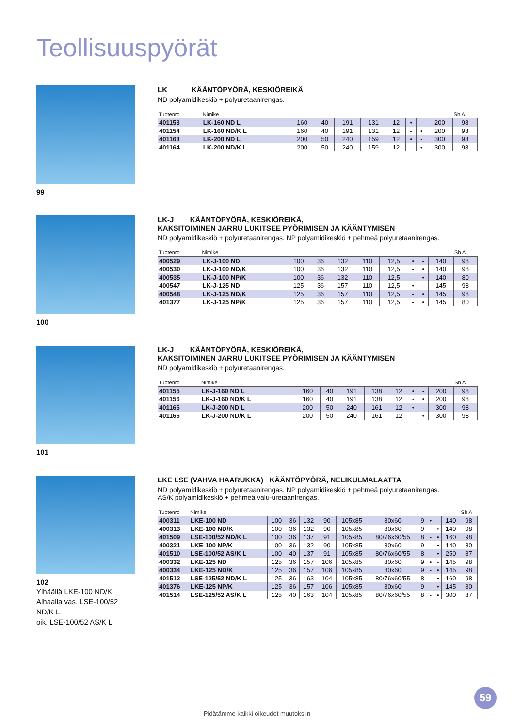Teollisuuspyörät
99
LK KÄÄNTÖPYÖRÄ, KESKIÖREIKÄ
ND polyamidikeskiö + polyuretaanirengas.
| Tuotenro | Nimike | | | | | | | | | Sh A |
| --- | --- | --- | --- | --- | --- | --- | --- | --- | --- | --- |
| 401153 | LK-160 ND L | 160 | 40 | 191 | 131 | 12 | • | - | 200 | 98 |
| 401154 | LK-160 ND/K L | 160 | 40 | 191 | 131 | 12 | - | • | 200 | 98 |
| 401163 | LK-200 ND L | 200 | 50 | 240 | 159 | 12 | • | - | 300 | 98 |
| 401164 | LK-200 ND/K L | 200 | 50 | 240 | 159 | 12 | - | • | 300 | 98 |
100
LK-J KÄÄNTÖPYÖRÄ, KESKIÖREIKÄ,
KAKSITOIMINEN JARRU LUKITSEE PYÖRIMISEN JA KÄÄNTYMISEN
ND polyamidikeskiö + polyuretaanirengas. NP polyamidikeskiö + pehmeä polyuretaanirengas.
| Tuotenro | Nimike | | | | | | | | | Sh A |
| --- | --- | --- | --- | --- | --- | --- | --- | --- | --- | --- |
| 400529 | LK-J-100 ND | 100 | 36 | 132 | 110 | 12,5 | • | - | 140 | 98 |
| 400530 | LK-J-100 ND/K | 100 | 36 | 132 | 110 | 12,5 | - | • | 140 | 98 |
| 400535 | LK-J-100 NP/K | 100 | 36 | 132 | 110 | 12,5 | - | • | 140 | 80 |
| 400547 | LK-J-125 ND | 125 | 36 | 157 | 110 | 12,5 | • | - | 145 | 98 |
| 400548 | LK-J-125 ND/K | 125 | 36 | 157 | 110 | 12,5 | - | • | 145 | 98 |
| 401377 | LK-J-125 NP/K | 125 | 36 | 157 | 110 | 12,5 | - | • | 145 | 80 |
101
LK-J KÄÄNTÖPYÖRÄ, KESKIÖREIKÄ,
KAKSITOIMINEN JARRU LUKITSEE PYÖRIMISEN JA KÄÄNTYMISEN
ND polyamidikeskiö + polyuretaanirengas.
| Tuotenro | Nimike | | | | | | | | | Sh A |
| --- | --- | --- | --- | --- | --- | --- | --- | --- | --- | --- |
| 401155 | LK-J-160 ND L | 160 | 40 | 191 | 138 | 12 | • | - | 200 | 98 |
| 401156 | LK-J-160 ND/K L | 160 | 40 | 191 | 138 | 12 | - | • | 200 | 98 |
| 401165 | LK-J-200 ND L | 200 | 50 | 240 | 161 | 12 | • | - | 300 | 98 |
| 401166 | LK-J-200 ND/K L | 200 | 50 | 240 | 161 | 12 | - | • | 300 | 98 |
102
Ylhäällä LKE-100 ND/K
Alhaalla vas. LSE-100/52 ND/K L,
oik. LSE-100/52 AS/K L
LKE LSE (VAHVA HAARUKKA) KÄÄNTÖPYÖRÄ, NELIKULMALAATTA
ND polyamidikeskiö + polyuretaanirengas. NP polyamidikeskiö + pehmeä polyuretaanirengas.
AS/K polyamidikeskiö + pehmeä valu-uretaanirengas.
| Tuotenro | Nimike | | | | | | | | | | | Sh A |
| --- | --- | --- | --- | --- | --- | --- | --- | --- | --- | --- | --- | --- |
| 400311 | LKE-100 ND | 100 | 36 | 132 | 90 | 105x85 | 80x60 | 9 | • | - | 140 | 98 |
| 400313 | LKE-100 ND/K | 100 | 36 | 132 | 90 | 105x85 | 80x60 | 9 | - | • | 140 | 98 |
| 401509 | LSE-100/52 ND/K L | 100 | 36 | 137 | 91 | 105x85 | 80/76x60/55 | 8 | - | • | 160 | 98 |
| 400321 | LKE-100 NP/K | 100 | 36 | 132 | 90 | 105x85 | 80x60 | 9 | - | • | 140 | 80 |
| 401510 | LSE-100/52 AS/K L | 100 | 40 | 137 | 91 | 105x85 | 80/76x60/55 | 8 | - | • | 250 | 87 |
| 400332 | LKE-125 ND | 125 | 36 | 157 | 106 | 105x85 | 80x60 | 9 | • | - | 145 | 98 |
| 400334 | LKE-125 ND/K | 125 | 36 | 157 | 106 | 105x85 | 80x60 | 9 | - | • | 145 | 98 |
| 401512 | LSE-125/52 ND/K L | 125 | 36 | 163 | 104 | 105x85 | 80/76x60/55 | 8 | - | • | 160 | 98 |
| 401376 | LKE-125 NP/K | 125 | 36 | 157 | 106 | 105x85 | 80x60 | 9 | - | • | 145 | 80 |
| 401514 | LSE-125/52 AS/K L | 125 | 40 | 163 | 104 | 105x85 | 80/76x60/55 | 8 | - | • | 300 | 87 |
59
Pidätämme kaikki oikeudet muutoksiin